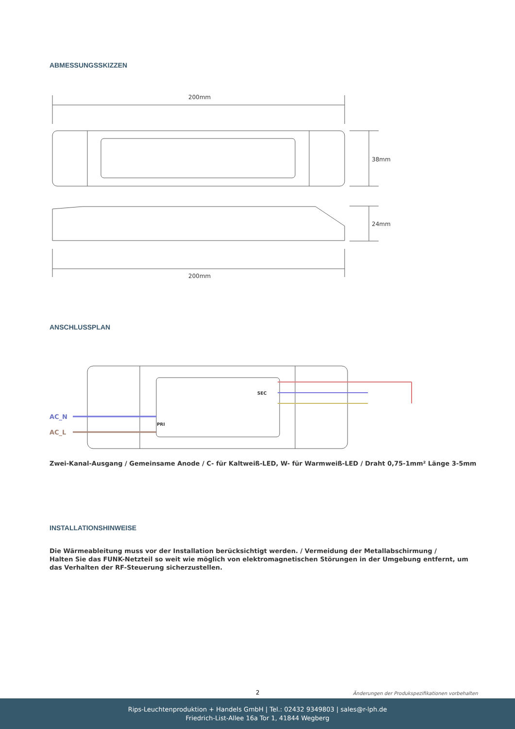ABMESSUNGSSKIZZEN
200mm
38mm
24mm
200mm
ANSCHLUSSPLAN
SEC
PRI
AC_N
AC_L
Zwei-Kanal-Ausgang / Gemeinsame Anode / C- für Kaltweiß-LED, W- für Warmweiß-LED / Draht 0,75-1mm² Länge 3-5mm
INSTALLATIONSHINWEISE
Die Wärmeableitung muss vor der Installation berücksichtigt werden. / Vermeidung der Metallabschirmung /
Halten Sie das FUNK-Netzteil so weit wie möglich von elektromagnetischen Störungen in der Umgebung entfernt, um
das Verhalten der RF-Steuerung sicherzustellen.
2
Änderungen der Produkspezifikationen vorbehalten
Rips-Leuchtenproduktion + Handels GmbH | Tel.: 02432 9349803 | sales@r-lph.de
Friedrich-List-Allee 16a Tor 1, 41844 Wegberg